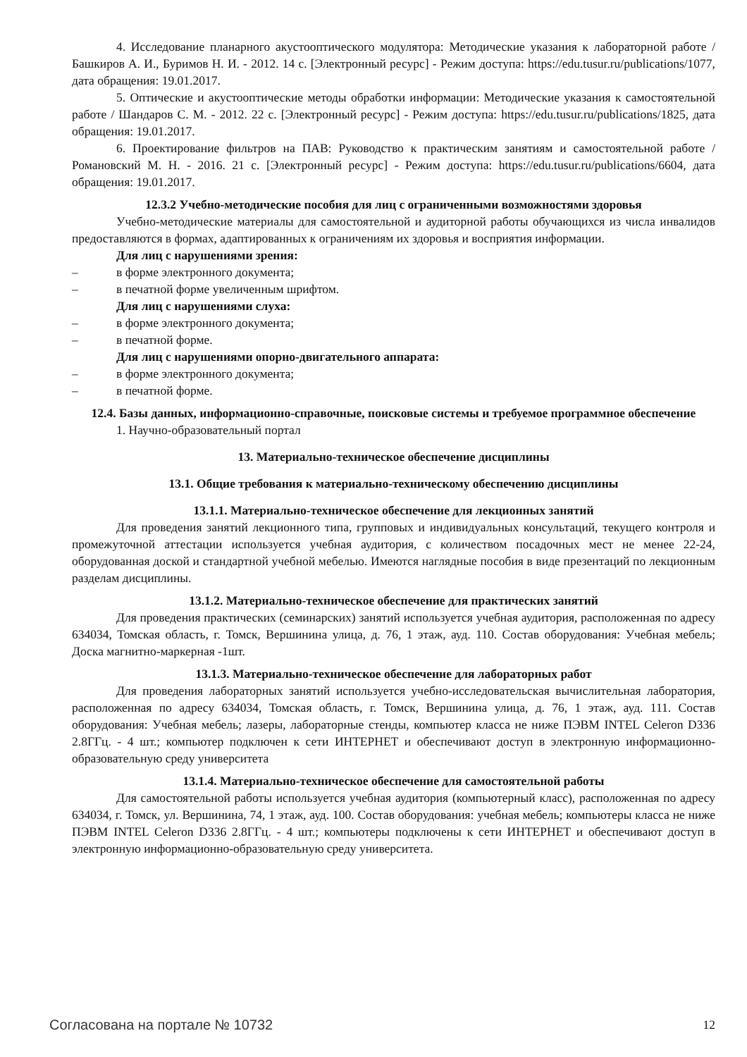4. Исследование планарного акустооптического модулятора: Методические указания к лабораторной работе / Башкиров А. И., Буримов Н. И. - 2012. 14 с. [Электронный ресурс] - Режим доступа: https://edu.tusur.ru/publications/1077, дата обращения: 19.01.2017.
5. Оптические и акустооптические методы обработки информации: Методические указания к самостоятельной работе / Шандаров С. М. - 2012. 22 с. [Электронный ресурс] - Режим доступа: https://edu.tusur.ru/publications/1825, дата обращения: 19.01.2017.
6. Проектирование фильтров на ПАВ: Руководство к практическим занятиям и самостоятельной работе / Романовский М. Н. - 2016. 21 с. [Электронный ресурс] - Режим доступа: https://edu.tusur.ru/publications/6604, дата обращения: 19.01.2017.
12.3.2 Учебно-методические пособия для лиц с ограниченными возможностями здоровья
Учебно-методические материалы для самостоятельной и аудиторной работы обучающихся из числа инвалидов предоставляются в формах, адаптированных к ограничениям их здоровья и восприятия информации.
Для лиц с нарушениями зрения:
– в форме электронного документа;
– в печатной форме увеличенным шрифтом.
Для лиц с нарушениями слуха:
– в форме электронного документа;
– в печатной форме.
Для лиц с нарушениями опорно-двигательного аппарата:
– в форме электронного документа;
– в печатной форме.
12.4. Базы данных, информационно-справочные, поисковые системы и требуемое программное обеспечение
1. Научно-образовательный портал
13. Материально-техническое обеспечение дисциплины
13.1. Общие требования к материально-техническому обеспечению дисциплины
13.1.1. Материально-техническое обеспечение для лекционных занятий
Для проведения занятий лекционного типа, групповых и индивидуальных консультаций, текущего контроля и промежуточной аттестации используется учебная аудитория, с количеством посадочных мест не менее 22-24, оборудованная доской и стандартной учебной мебелью. Имеются наглядные пособия в виде презентаций по лекционным разделам дисциплины.
13.1.2. Материально-техническое обеспечение для практических занятий
Для проведения практических (семинарских) занятий используется учебная аудитория, расположенная по адресу 634034, Томская область, г. Томск, Вершинина улица, д. 76, 1 этаж, ауд. 110. Состав оборудования: Учебная мебель; Доска магнитно-маркерная -1шт.
13.1.3. Материально-техническое обеспечение для лабораторных работ
Для проведения лабораторных занятий используется учебно-исследовательская вычислительная лаборатория, расположенная по адресу 634034, Томская область, г. Томск, Вершинина улица, д. 76, 1 этаж, ауд. 111. Состав оборудования: Учебная мебель; лазеры, лабораторные стенды, компьютер класса не ниже ПЭВМ INTEL Celeron D336 2.8ГГц. - 4 шт.; компьютер подключен к сети ИНТЕРНЕТ и обеспечивают доступ в электронную информационно-образовательную среду университета
13.1.4. Материально-техническое обеспечение для самостоятельной работы
Для самостоятельной работы используется учебная аудитория (компьютерный класс), расположенная по адресу 634034, г. Томск, ул. Вершинина, 74, 1 этаж, ауд. 100. Состав оборудования: учебная мебель; компьютеры класса не ниже ПЭВМ INTEL Celeron D336 2.8ГГц. - 4 шт.; компьютеры подключены к сети ИНТЕРНЕТ и обеспечивают доступ в электронную информационно-образовательную среду университета.
Согласована на портале № 10732 12